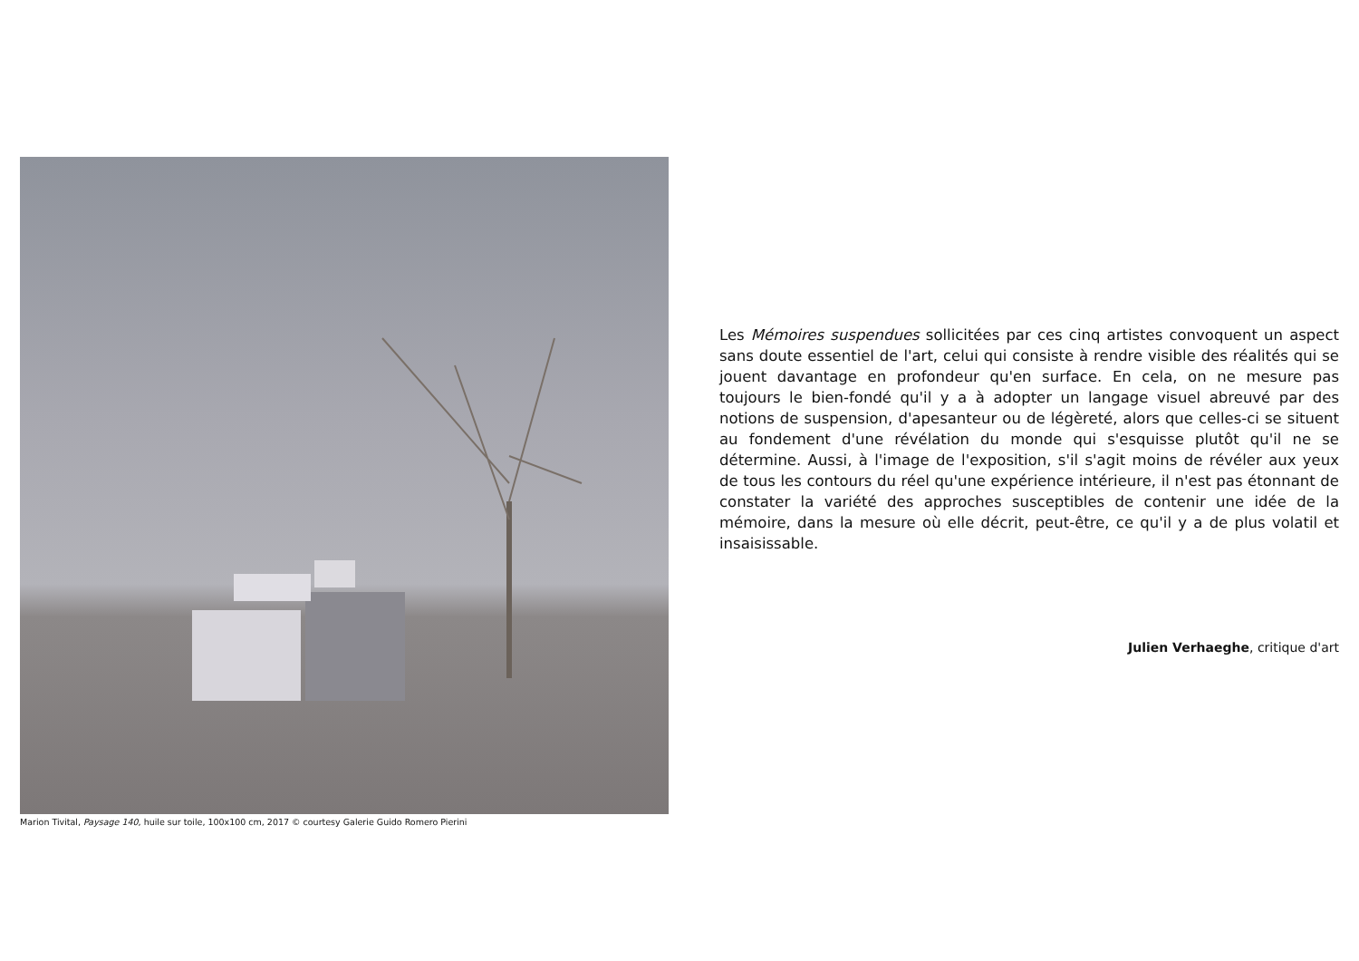Marion Tivital, Paysage 140, huile sur toile, 100x100 cm, 2017 © courtesy Galerie Guido Romero Pierini
Les Mémoires suspendues sollicitées par ces cinq artistes convoquent un aspect sans doute essentiel de l'art, celui qui consiste à rendre visible des réalités qui se jouent davantage en profondeur qu'en surface. En cela, on ne mesure pas toujours le bien-fondé qu'il y a à adopter un langage visuel abreuvé par des notions de suspension, d'apesanteur ou de légèreté, alors que celles-ci se situent au fondement d'une révélation du monde qui s'esquisse plutôt qu'il ne se détermine. Aussi, à l'image de l'exposition, s'il s'agit moins de révéler aux yeux de tous les contours du réel qu'une expérience intérieure, il n'est pas étonnant de constater la variété des approches susceptibles de contenir une idée de la mémoire, dans la mesure où elle décrit, peut-être, ce qu'il y a de plus volatil et insaisissable.
Julien Verhaeghe, critique d'art